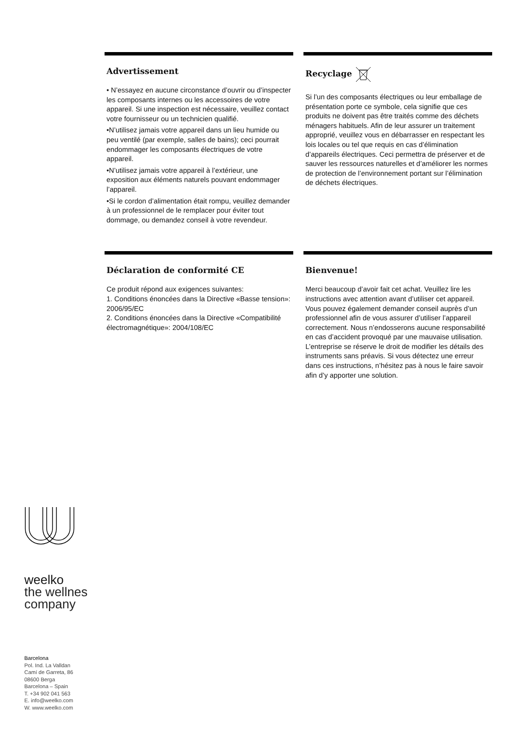Advertissement
• N’essayez en aucune circonstance d’ouvrir ou d’inspecter les composants internes ou les accessoires de votre appareil. Si une inspection est nécessaire, veuillez contact votre fournisseur ou un technicien qualifié.
•N’utilisez jamais votre appareil dans un lieu humide ou peu ventilé (par exemple, salles de bains); ceci pourrait endommager les composants électriques de votre appareil.
•N’utilisez jamais votre appareil à l’extérieur, une exposition aux éléments naturels pouvant endommager l’appareil.
•Si le cordon d’alimentation était rompu, veuillez demander à un professionnel de le remplacer pour éviter tout dommage, ou demandez conseil à votre revendeur.
Recyclage
Si l’un des composants électriques ou leur emballage de présentation porte ce symbole, cela signifie que ces produits ne doivent pas être traités comme des déchets ménagers habituels. Afin de leur assurer un traitement approprié, veuillez vous en débarrasser en respectant les lois locales ou tel que requis en cas d’élimination d’appareils électriques. Ceci permettra de préserver et de sauver les ressources naturelles et d’améliorer les normes de protection de l’environnement portant sur l’élimination de déchets électriques.
Déclaration de conformité CE
Ce produit répond aux exigences suivantes:
1. Conditions énoncées dans la Directive «Basse tension»: 2006/95/EC
2. Conditions énoncées dans la Directive «Compatibilité électromagnétique»: 2004/108/EC
Bienvenue!
Merci beaucoup d’avoir fait cet achat. Veuillez lire les instructions avec attention avant d’utiliser cet appareil. Vous pouvez également demander conseil auprès d’un professionnel afin de vous assurer d’utiliser l’appareil correctement. Nous n’endosserons aucune responsabilité en cas d’accident provoqué par une mauvaise utilisation.
L’entreprise se réserve le droit de modifier les détails des instruments sans préavis. Si vous détectez une erreur dans ces instructions, n’hésitez pas à nous le faire savoir afin d’y apporter une solution.
weelko
the wellnes
company
Barcelona
Pol. Ind. La Valldan
Camí de Garreta, 86
08600 Berga
Barcelona – Spain
T. +34 902 041 563
E. info@weelko.com
W. www.weelko.com